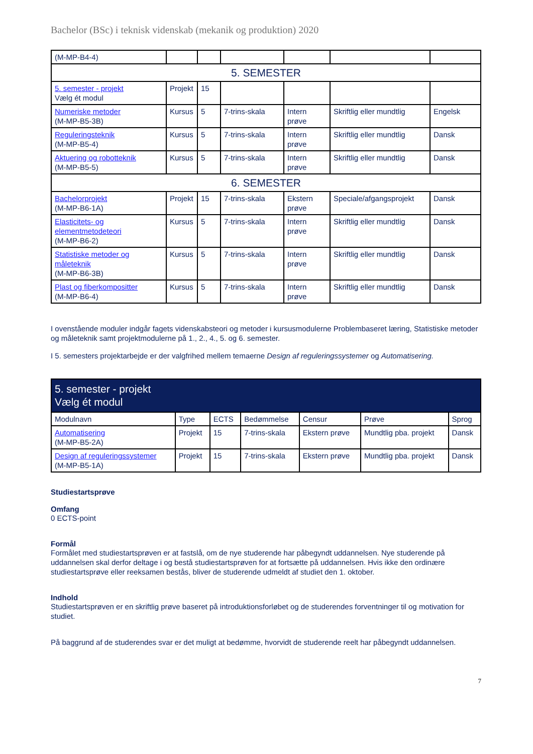Bachelor (BSc) i teknisk videnskab (mekanik og produktion) 2020
| (M-MP-B4-4) | | | | | | |
| 5. SEMESTER | | | | | | |
| 5. semester - projekt Vælg ét modul | Projekt | 15 | | | | |
| Numeriske metoder (M-MP-B5-3B) | Kursus | 5 | 7-trins-skala | Intern prøve | Skriftlig eller mundtlig | Engelsk |
| Reguleringsteknik (M-MP-B5-4) | Kursus | 5 | 7-trins-skala | Intern prøve | Skriftlig eller mundtlig | Dansk |
| Aktuering og robotteknik (M-MP-B5-5) | Kursus | 5 | 7-trins-skala | Intern prøve | Skriftlig eller mundtlig | Dansk |
| 6. SEMESTER | | | | | | |
| Bachelorprojekt (M-MP-B6-1A) | Projekt | 15 | 7-trins-skala | Ekstern prøve | Speciale/afgangsprojekt | Dansk |
| Elasticitets- og elementmetodeteori (M-MP-B6-2) | Kursus | 5 | 7-trins-skala | Intern prøve | Skriftlig eller mundtlig | Dansk |
| Statistiske metoder og måleteknik (M-MP-B6-3B) | Kursus | 5 | 7-trins-skala | Intern prøve | Skriftlig eller mundtlig | Dansk |
| Plast og fiberkompositter (M-MP-B6-4) | Kursus | 5 | 7-trins-skala | Intern prøve | Skriftlig eller mundtlig | Dansk |
I ovenstående moduler indgår fagets videnskabsteori og metoder i kursusmodulerne Problembaseret læring, Statistiske metoder og måleteknik samt projektmodulerne på 1., 2., 4., 5. og 6. semester.
I 5. semesters projektarbejde er der valgfrihed mellem temaerne Design af reguleringssystemer og Automatisering.
| 5. semester - projekt Vælg ét modul | | | | | | |
| Modulnavn | Type | ECTS | Bedømmelse | Censur | Prøve | Sprog |
| Automatisering (M-MP-B5-2A) | Projekt | 15 | 7-trins-skala | Ekstern prøve | Mundtlig pba. projekt | Dansk |
| Design af reguleringssystemer (M-MP-B5-1A) | Projekt | 15 | 7-trins-skala | Ekstern prøve | Mundtlig pba. projekt | Dansk |
Studiestartsprøve
Omfang
0 ECTS-point
Formål
Formålet med studiestartsprøven er at fastslå, om de nye studerende har påbegyndt uddannelsen. Nye studerende på uddannelsen skal derfor deltage i og bestå studiestartsprøven for at fortsætte på uddannelsen. Hvis ikke den ordinære studiestartsprøve eller reeksamen bestås, bliver de studerende udmeldt af studiet den 1. oktober.
Indhold
Studiestartsprøven er en skriftlig prøve baseret på introduktionsforløbet og de studerendes forventninger til og motivation for studiet.
På baggrund af de studerendes svar er det muligt at bedømme, hvorvidt de studerende reelt har påbegyndt uddannelsen.
7